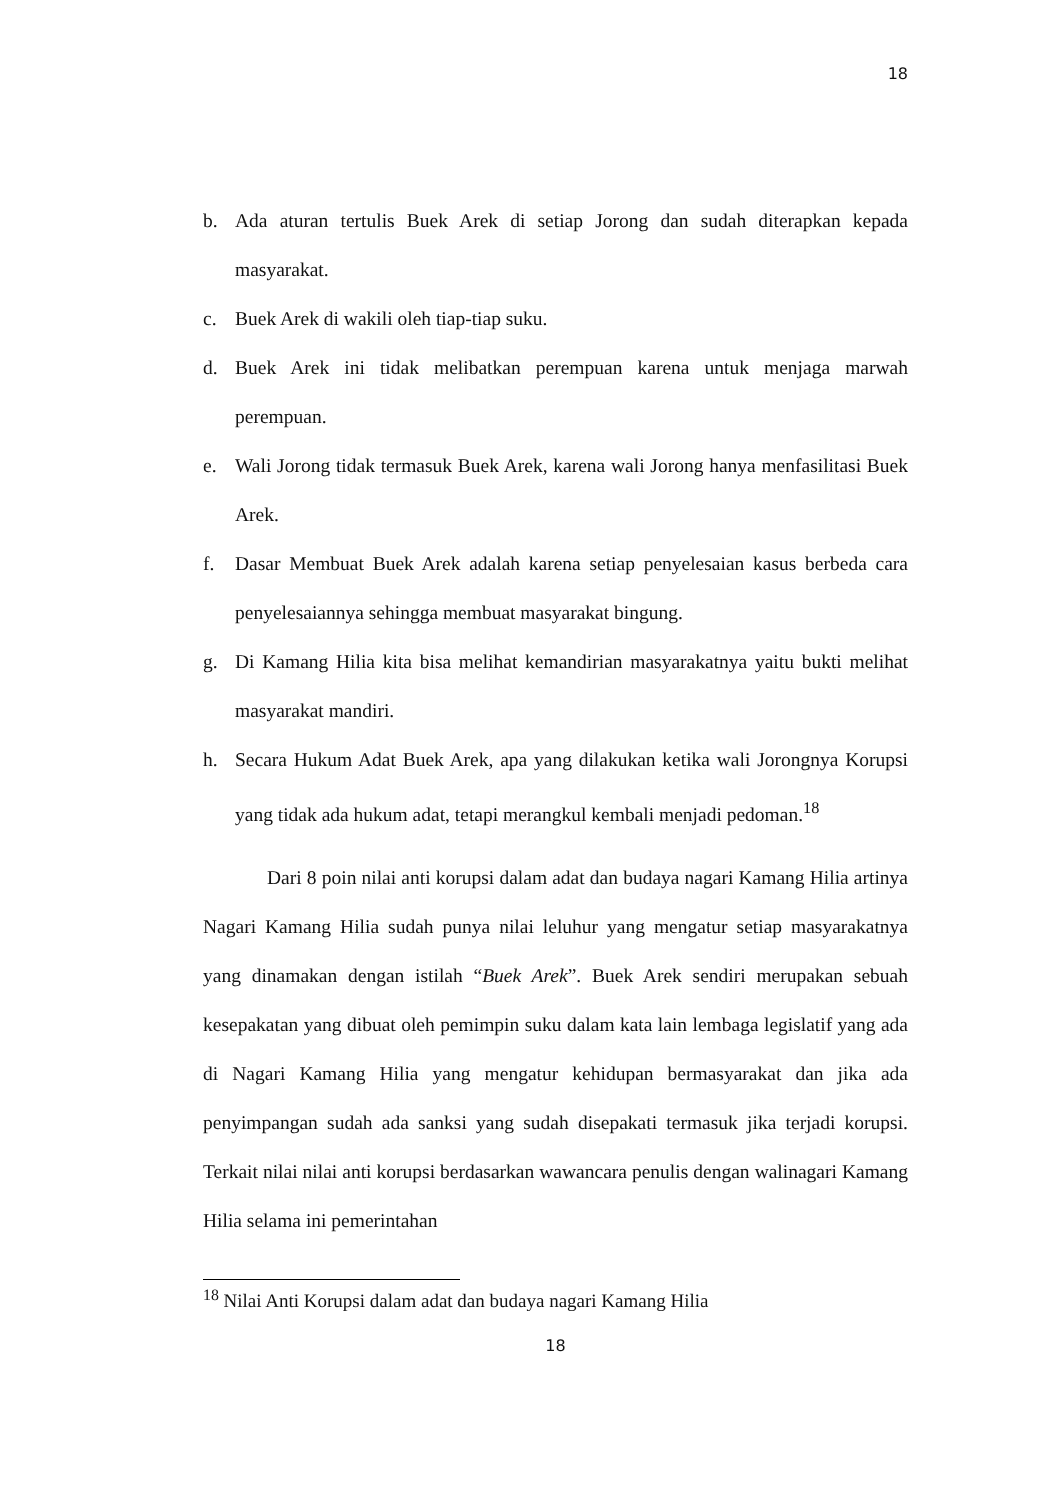18
b. Ada aturan tertulis Buek Arek di setiap Jorong dan sudah diterapkan kepada masyarakat.
c. Buek Arek di wakili oleh tiap-tiap suku.
d. Buek Arek ini tidak melibatkan perempuan karena untuk menjaga marwah perempuan.
e. Wali Jorong tidak termasuk Buek Arek, karena wali Jorong hanya menfasilitasi Buek Arek.
f. Dasar Membuat Buek Arek adalah karena setiap penyelesaian kasus berbeda cara penyelesaiannya sehingga membuat masyarakat bingung.
g. Di Kamang Hilia kita bisa melihat kemandirian masyarakatnya yaitu bukti melihat masyarakat mandiri.
h. Secara Hukum Adat Buek Arek, apa yang dilakukan ketika wali Jorongnya Korupsi yang tidak ada hukum adat, tetapi merangkul kembali menjadi pedoman.<sup>18</sup>
Dari 8 poin nilai anti korupsi dalam adat dan budaya nagari Kamang Hilia artinya Nagari Kamang Hilia sudah punya nilai leluhur yang mengatur setiap masyarakatnya yang dinamakan dengan istilah “Buek Arek”. Buek Arek sendiri merupakan sebuah kesepakatan yang dibuat oleh pemimpin suku dalam kata lain lembaga legislatif yang ada di Nagari Kamang Hilia yang mengatur kehidupan bermasyarakat dan jika ada penyimpangan sudah ada sanksi yang sudah disepakati termasuk jika terjadi korupsi. Terkait nilai nilai anti korupsi berdasarkan wawancara penulis dengan walinagari Kamang Hilia selama ini pemerintahan
<sup>18</sup> Nilai Anti Korupsi dalam adat dan budaya nagari Kamang Hilia
18